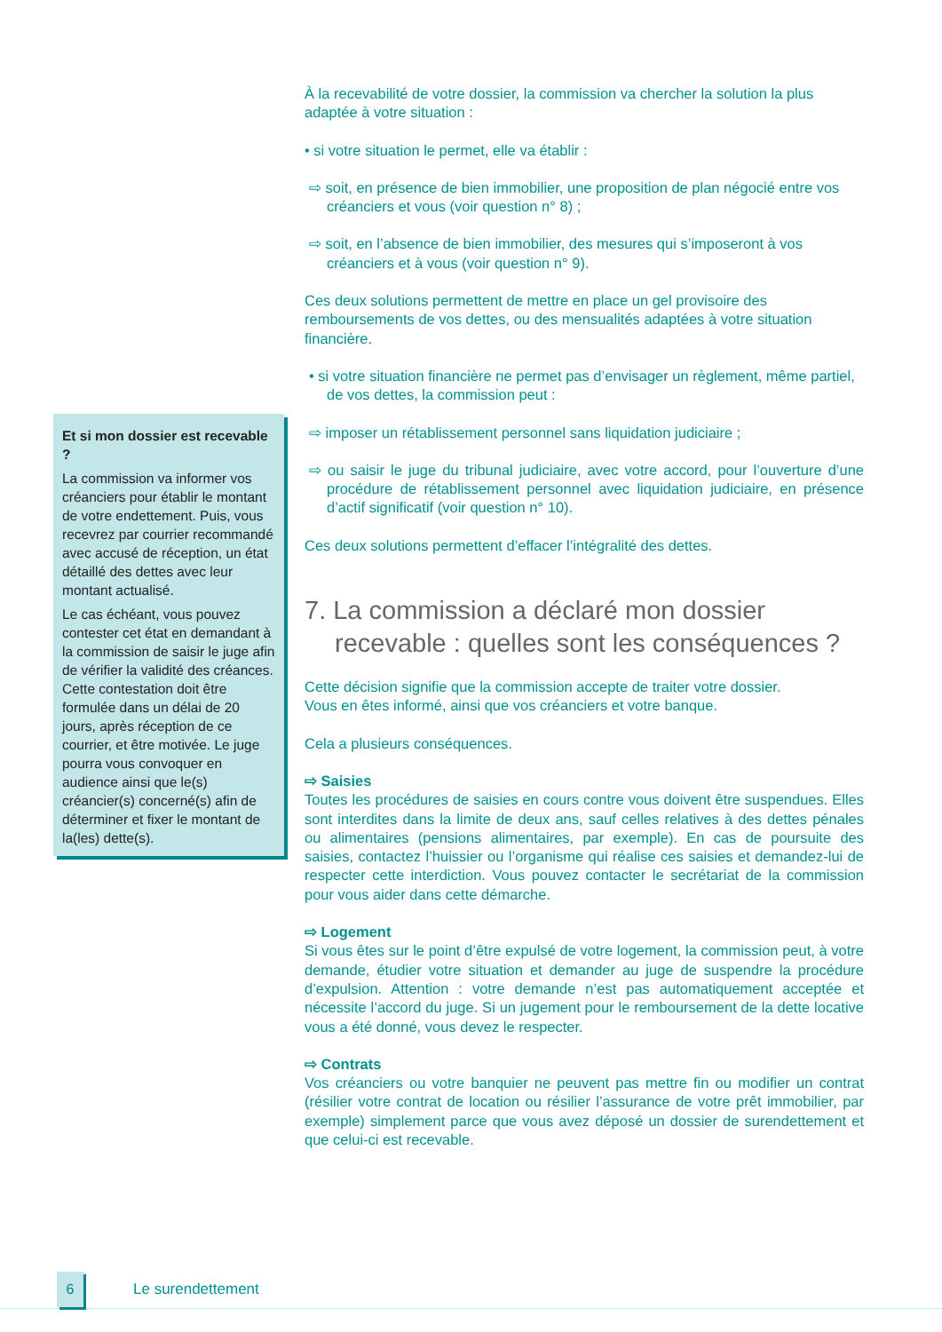Et si mon dossier est recevable ?
La commission va informer vos créanciers pour établir le montant de votre endettement. Puis, vous recevrez par courrier recommandé avec accusé de réception, un état détaillé des dettes avec leur montant actualisé.
Le cas échéant, vous pouvez contester cet état en demandant à la commission de saisir le juge afin de vérifier la validité des créances. Cette contestation doit être formulée dans un délai de 20 jours, après réception de ce courrier, et être motivée. Le juge pourra vous convoquer en audience ainsi que le(s) créancier(s) concerné(s) afin de déterminer et fixer le montant de la(les) dette(s).
À la recevabilité de votre dossier, la commission va chercher la solution la plus adaptée à votre situation :
• si votre situation le permet, elle va établir :
⇨ soit, en présence de bien immobilier, une proposition de plan négocié entre vos créanciers et vous (voir question n° 8) ;
⇨ soit, en l’absence de bien immobilier, des mesures qui s’imposeront à vos créanciers et à vous (voir question n° 9).
Ces deux solutions permettent de mettre en place un gel provisoire des remboursements de vos dettes, ou des mensualités adaptées à votre situation financière.
• si votre situation financière ne permet pas d’envisager un règlement, même partiel, de vos dettes, la commission peut :
⇨ imposer un rétablissement personnel sans liquidation judiciaire ;
⇨ ou saisir le juge du tribunal judiciaire, avec votre accord, pour l’ouverture d’une procédure de rétablissement personnel avec liquidation judiciaire, en présence d’actif significatif (voir question n° 10).
Ces deux solutions permettent d’effacer l’intégralité des dettes.
7. La commission a déclaré mon dossier recevable : quelles sont les conséquences ?
Cette décision signifie que la commission accepte de traiter votre dossier.
Vous en êtes informé, ainsi que vos créanciers et votre banque.
Cela a plusieurs conséquences.
⇨ Saisies
Toutes les procédures de saisies en cours contre vous doivent être suspendues. Elles sont interdites dans la limite de deux ans, sauf celles relatives à des dettes pénales ou alimentaires (pensions alimentaires, par exemple). En cas de poursuite des saisies, contactez l’huissier ou l’organisme qui réalise ces saisies et demandez-lui de respecter cette interdiction. Vous pouvez contacter le secrétariat de la commission pour vous aider dans cette démarche.
⇨ Logement
Si vous êtes sur le point d’être expulsé de votre logement, la commission peut, à votre demande, étudier votre situation et demander au juge de suspendre la procédure d’expulsion. Attention : votre demande n’est pas automatiquement acceptée et nécessite l’accord du juge. Si un jugement pour le remboursement de la dette locative vous a été donné, vous devez le respecter.
⇨ Contrats
Vos créanciers ou votre banquier ne peuvent pas mettre fin ou modifier un contrat (résilier votre contrat de location ou résilier l’assurance de votre prêt immobilier, par exemple) simplement parce que vous avez déposé un dossier de surendettement et que celui-ci est recevable.
6
Le surendettement